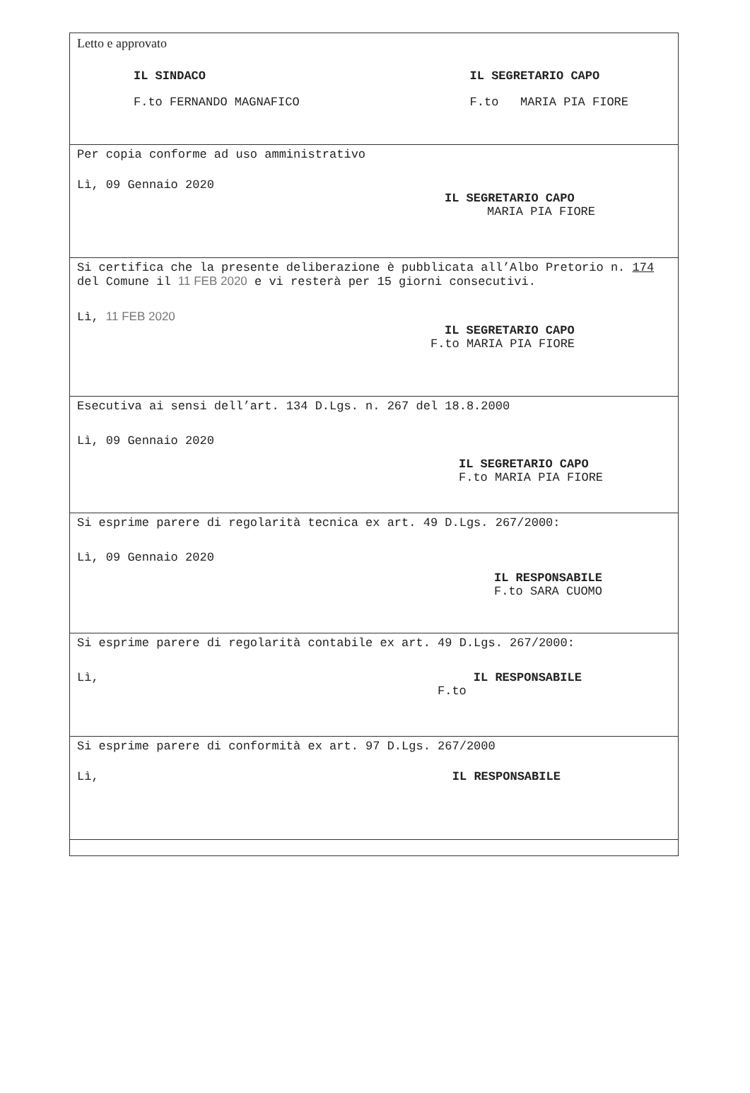Letto e approvato
IL SINDACO
F.to FERNANDO MAGNAFICO
IL SEGRETARIO CAPO
F.to MARIA PIA FIORE
Per copia conforme ad uso amministrativo
Lì, 09 Gennaio 2020
IL SEGRETARIO CAPO
MARIA PIA FIORE
Si certifica che la presente deliberazione è pubblicata all’Albo Pretorio n. 174 del Comune il 11 FEB 2020 e vi resterà per 15 giorni consecutivi.
Lì, 11 FEB 2020
IL SEGRETARIO CAPO
F.to MARIA PIA FIORE
Esecutiva ai sensi dell’art. 134 D.Lgs. n. 267 del 18.8.2000
Lì, 09 Gennaio 2020
IL SEGRETARIO CAPO
F.to MARIA PIA FIORE
Si esprime parere di regolarità tecnica ex art. 49 D.Lgs. 267/2000:
Lì, 09 Gennaio 2020
IL RESPONSABILE
F.to SARA CUOMO
Si esprime parere di regolarità contabile ex art. 49 D.Lgs. 267/2000:
Lì, IL RESPONSABILE
F.to
Si esprime parere di conformità ex art. 97 D.Lgs. 267/2000
Lì, IL RESPONSABILE